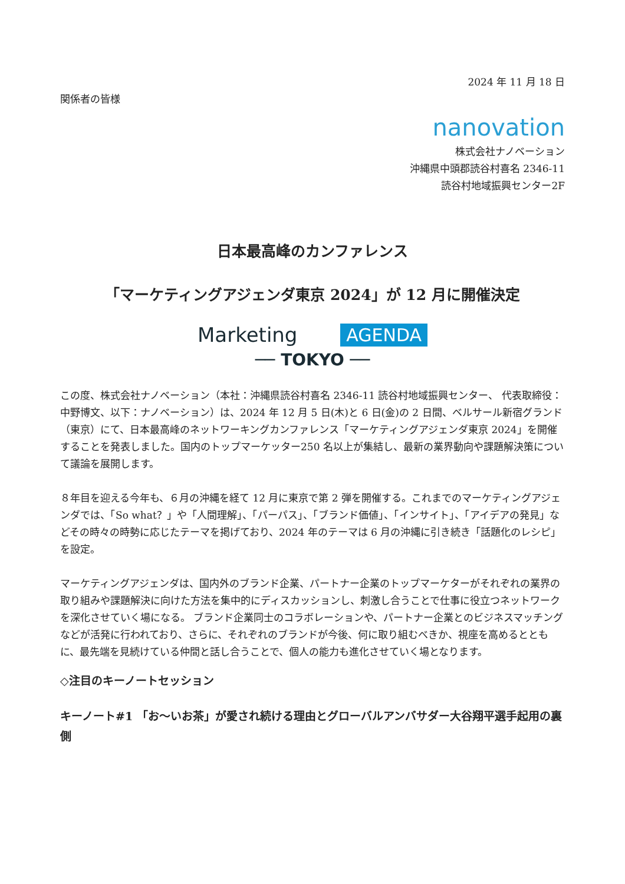2024 年 11 月 18 日
関係者の皆様
nanovation
株式会社ナノベーション
沖縄県中頭郡読谷村喜名 2346-11
読谷村地域振興センター2F
日本最高峰のカンファレンス
「マーケティングアジェンダ東京 2024」が 12 月に開催決定
Marketing AGENDA
── TOKYO ──
この度、株式会社ナノベーション（本社：沖縄県読谷村喜名 2346-11 読谷村地域振興センター、 代表取締役：中野博文、以下：ナノベーション）は、2024 年 12 月 5 日(木)と 6 日(金)の 2 日間、ベルサール新宿グランド（東京）にて、日本最高峰のネットワーキングカンファレンス「マーケティングアジェンダ東京 2024」を開催することを発表しました。国内のトップマーケッター250 名以上が集結し、最新の業界動向や課題解決策について議論を展開します。
８年目を迎える今年も、６月の沖縄を経て 12 月に東京で第 2 弾を開催する。これまでのマーケティングアジェンダでは、「So what？」や「人間理解」、「パーパス」、「ブランド価値」、「インサイト」、「アイデアの発見」などその時々の時勢に応じたテーマを掲げており、2024 年のテーマは 6 月の沖縄に引き続き「話題化のレシピ」を設定。
マーケティングアジェンダは、国内外のブランド企業、パートナー企業のトップマーケターがそれぞれの業界の取り組みや課題解決に向けた方法を集中的にディスカッションし、刺激し合うことで仕事に役立つネットワークを深化させていく場になる。 ブランド企業同士のコラボレーションや、パートナー企業とのビジネスマッチングなどが活発に行われており、さらに、それぞれのブランドが今後、何に取り組むべきか、視座を高めるとともに、最先端を見続けている仲間と話し合うことで、個人の能力も進化させていく場となります。
◇注目のキーノートセッション
キーノート#1 「お～いお茶」が愛され続ける理由とグローバルアンバサダー大谷翔平選手起用の裏側